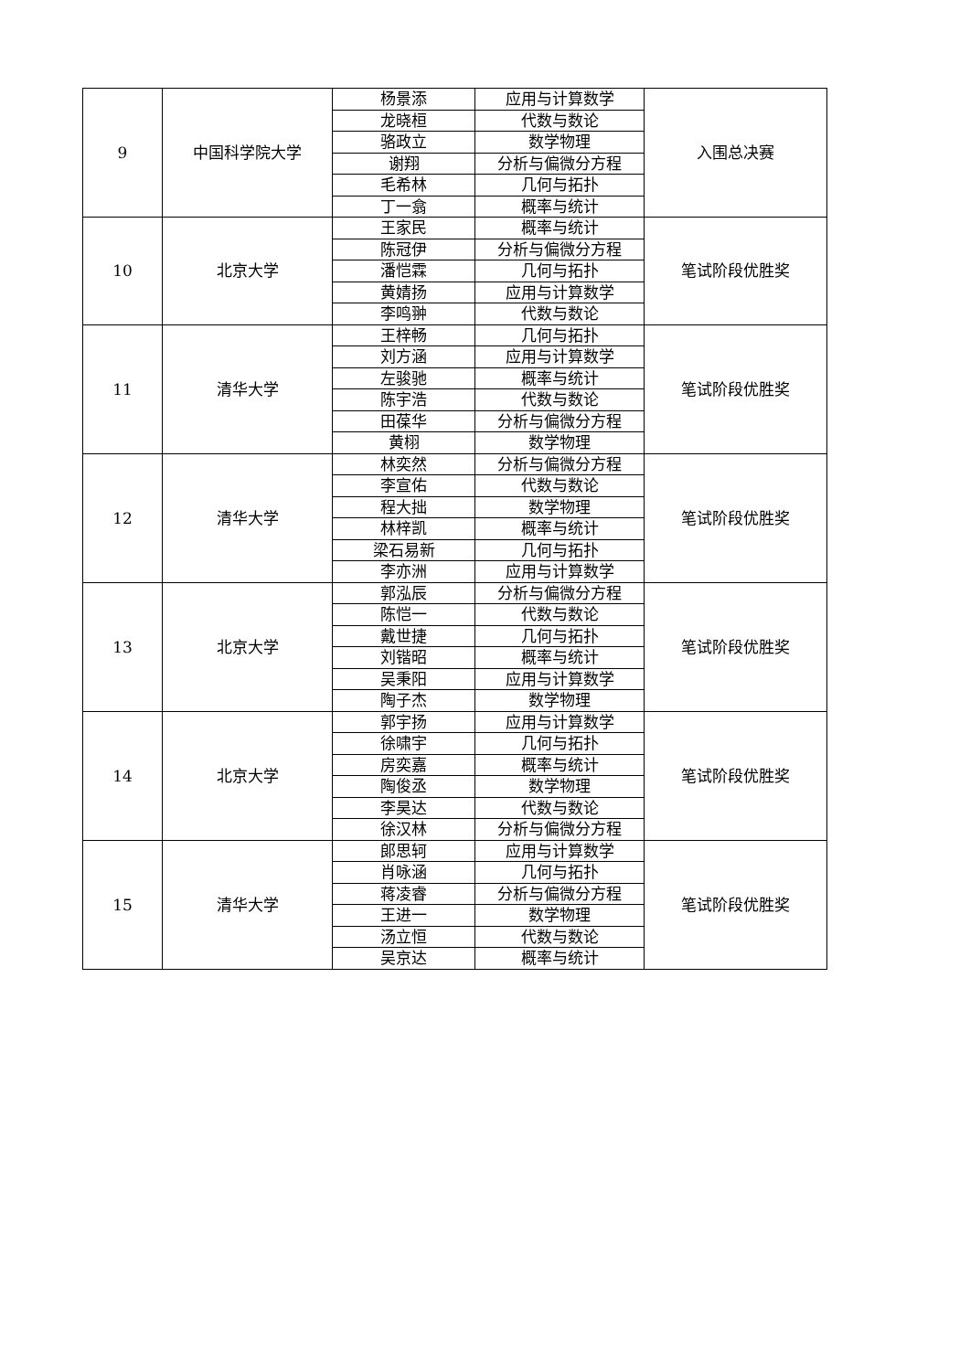| 9 | 中国科学院大学 | 杨景添 | 应用与计算数学 | 入围总决赛 |
| | | 龙晓桓 | 代数与数论 | |
| | | 骆政立 | 数学物理 | |
| | | 谢翔 | 分析与偏微分方程 | |
| | | 毛希林 | 几何与拓扑 | |
| | | 丁一翕 | 概率与统计 | |
| 10 | 北京大学 | 王家民 | 概率与统计 | 笔试阶段优胜奖 |
| | | 陈冠伊 | 分析与偏微分方程 | |
| | | 潘恺霖 | 几何与拓扑 | |
| | | 黄婧扬 | 应用与计算数学 | |
| | | 李鸣翀 | 代数与数论 | |
| 11 | 清华大学 | 王梓畅 | 几何与拓扑 | 笔试阶段优胜奖 |
| | | 刘方涵 | 应用与计算数学 | |
| | | 左骏驰 | 概率与统计 | |
| | | 陈宇浩 | 代数与数论 | |
| | | 田葆华 | 分析与偏微分方程 | |
| | | 黄栩 | 数学物理 | |
| 12 | 清华大学 | 林奕然 | 分析与偏微分方程 | 笔试阶段优胜奖 |
| | | 李宣佑 | 代数与数论 | |
| | | 程大拙 | 数学物理 | |
| | | 林梓凯 | 概率与统计 | |
| | | 梁石易新 | 几何与拓扑 | |
| | | 李亦洲 | 应用与计算数学 | |
| 13 | 北京大学 | 郭泓辰 | 分析与偏微分方程 | 笔试阶段优胜奖 |
| | | 陈恺一 | 代数与数论 | |
| | | 戴世捷 | 几何与拓扑 | |
| | | 刘锴昭 | 概率与统计 | |
| | | 吴秉阳 | 应用与计算数学 | |
| | | 陶子杰 | 数学物理 | |
| 14 | 北京大学 | 郭宇扬 | 应用与计算数学 | 笔试阶段优胜奖 |
| | | 徐啸宇 | 几何与拓扑 | |
| | | 房奕嘉 | 概率与统计 | |
| | | 陶俊丞 | 数学物理 | |
| | | 李昊达 | 代数与数论 | |
| | | 徐汉林 | 分析与偏微分方程 | |
| 15 | 清华大学 | 郎思轲 | 应用与计算数学 | 笔试阶段优胜奖 |
| | | 肖咏涵 | 几何与拓扑 | |
| | | 蒋凌睿 | 分析与偏微分方程 | |
| | | 王进一 | 数学物理 | |
| | | 汤立恒 | 代数与数论 | |
| | | 吴京达 | 概率与统计 | |